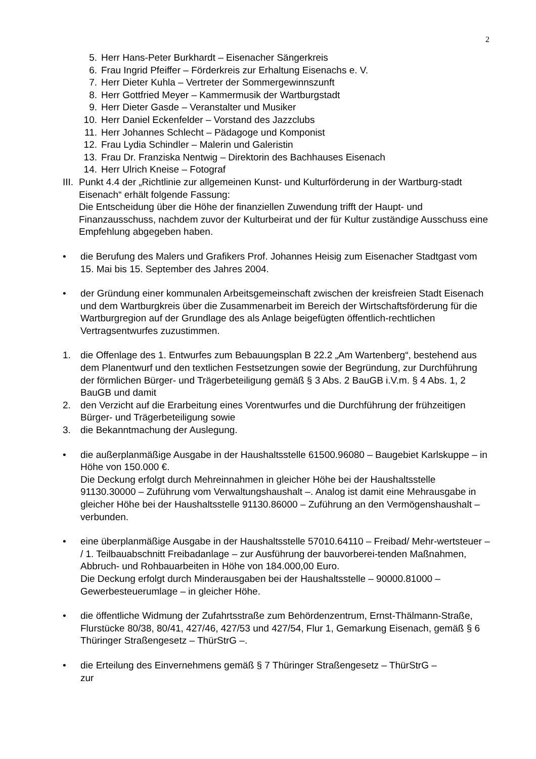2
5. Herr Hans-Peter Burkhardt – Eisenacher Sängerkreis
6. Frau Ingrid Pfeiffer – Förderkreis zur Erhaltung Eisenachs e. V.
7. Herr Dieter Kuhla – Vertreter der Sommergewinnszunft
8. Herr Gottfried Meyer – Kammermusik der Wartburgstadt
9. Herr Dieter Gasde – Veranstalter und Musiker
10. Herr Daniel Eckenfelder – Vorstand des Jazzclubs
11. Herr Johannes Schlecht – Pädagoge und Komponist
12. Frau Lydia Schindler – Malerin und Galeristin
13. Frau Dr. Franziska Nentwig – Direktorin des Bachhauses Eisenach
14. Herr Ulrich Kneise – Fotograf
III. Punkt 4.4 der „Richtlinie zur allgemeinen Kunst- und Kulturförderung in der Wartburg-stadt Eisenach“ erhält folgende Fassung:
Die Entscheidung über die Höhe der finanziellen Zuwendung trifft der Haupt- und Finanzausschuss, nachdem zuvor der Kulturbeirat und der für Kultur zuständige Ausschuss eine Empfehlung abgegeben haben.
• die Berufung des Malers und Grafikers Prof. Johannes Heisig zum Eisenacher Stadtgast vom 15. Mai bis 15. September des Jahres 2004.
• der Gründung einer kommunalen Arbeitsgemeinschaft zwischen der kreisfreien Stadt Eisenach und dem Wartburgkreis über die Zusammenarbeit im Bereich der Wirtschaftsförderung für die Wartburgregion auf der Grundlage des als Anlage beigefügten öffentlich-rechtlichen Vertragsentwurfes zuzustimmen.
1. die Offenlage des 1. Entwurfes zum Bebauungsplan B 22.2 „Am Wartenberg“, bestehend aus dem Planentwurf und den textlichen Festsetzungen sowie der Begründung, zur Durchführung der förmlichen Bürger- und Trägerbeteiligung gemäß § 3 Abs. 2 BauGB i.V.m. § 4 Abs. 1, 2 BauGB und damit
2. den Verzicht auf die Erarbeitung eines Vorentwurfes und die Durchführung der frühzeitigen Bürger- und Trägerbeteiligung sowie
3. die Bekanntmachung der Auslegung.
• die außerplanmäßige Ausgabe in der Haushaltsstelle 61500.96080 – Baugebiet Karlskuppe – in Höhe von 150.000 €.
Die Deckung erfolgt durch Mehreinnahmen in gleicher Höhe bei der Haushaltsstelle 91130.30000 – Zuführung vom Verwaltungshaushalt –. Analog ist damit eine Mehrausgabe in gleicher Höhe bei der Haushaltsstelle 91130.86000 – Zuführung an den Vermögenshaushalt – verbunden.
• eine überplanmäßige Ausgabe in der Haushaltsstelle 57010.64110 – Freibad/ Mehr-wertsteuer – / 1. Teilbauabschnitt Freibadanlage – zur Ausführung der bauvorberei-tenden Maßnahmen, Abbruch- und Rohbauarbeiten in Höhe von 184.000,00 Euro.
Die Deckung erfolgt durch Minderausgaben bei der Haushaltsstelle – 90000.81000 – Gewerbesteuerumlage – in gleicher Höhe.
• die öffentliche Widmung der Zufahrtsstraße zum Behördenzentrum, Ernst-Thälmann-Straße, Flurstücke 80/38, 80/41, 427/46, 427/53 und 427/54, Flur 1, Gemarkung Eisenach, gemäß § 6 Thüringer Straßengesetz – ThürStrG –.
• die Erteilung des Einvernehmens gemäß § 7 Thüringer Straßengesetz – ThürStrG –
zur